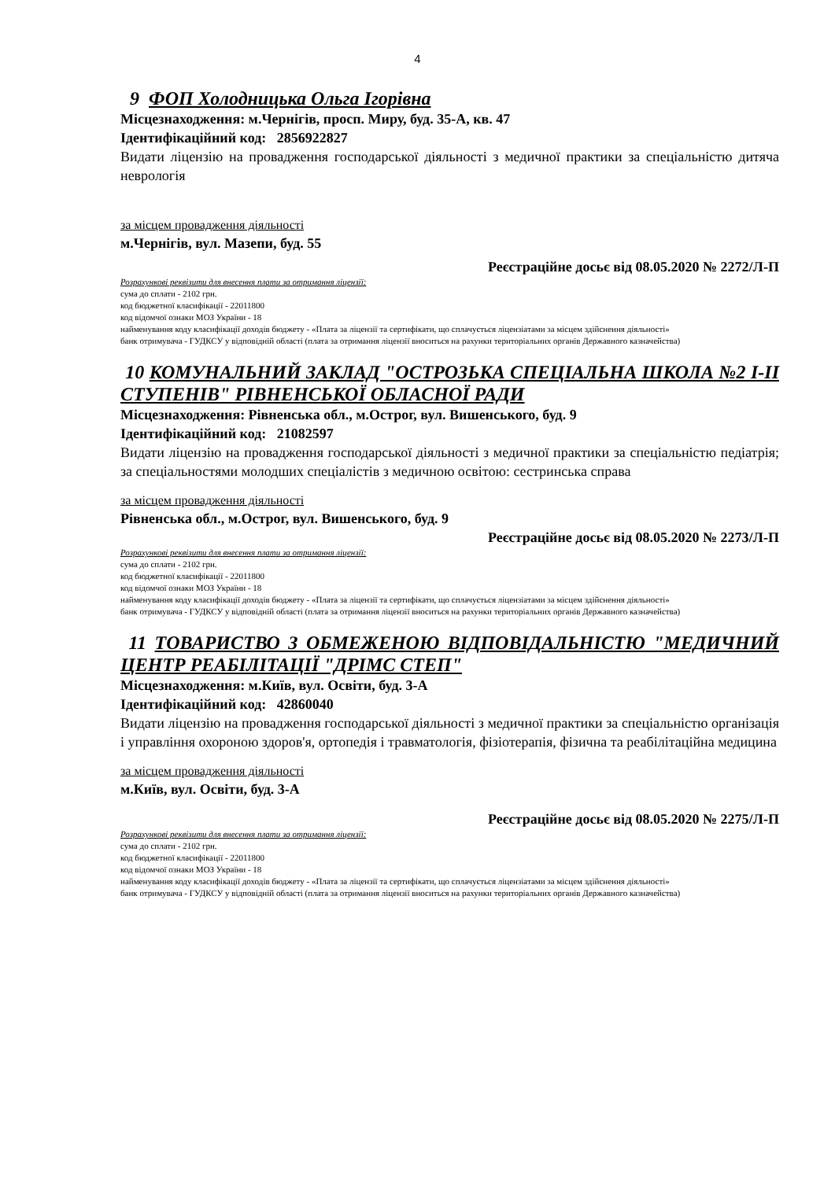4
9 ФОП Холодницька Ольга Ігорівна
Місцезнаходження: м.Чернігів, просп. Миру, буд. 35-А, кв. 47
Ідентифікаційний код: 2856922827
Видати ліцензію на провадження господарської діяльності з медичної практики за спеціальністю дитяча неврологія
за місцем провадження діяльності
м.Чернігів, вул. Мазепи, буд. 55
Реєстраційне досьє від 08.05.2020 № 2272/Л-П
Розрахункові реквізити для внесення плати за отримання ліцензії:
сума до сплати - 2102 грн.
код бюджетної класифікації - 22011800
код відомчої ознаки МОЗ України - 18
найменування коду класифікації доходів бюджету - «Плата за ліцензії та сертифікати, що сплачується ліцензіатами за місцем здійснення діяльності»
банк отримувача - ГУДКСУ у відповідній області (плата за отримання ліцензії вноситься на рахунки територіальних органів Державного казначейства)
10 КОМУНАЛЬНИЙ ЗАКЛАД "ОСТРОЗЬКА СПЕЦІАЛЬНА ШКОЛА №2 І-ІІ СТУПЕНІВ" РІВНЕНСЬКОЇ ОБЛАСНОЇ РАДИ
Місцезнаходження: Рівненська обл., м.Острог, вул. Вишенського, буд. 9
Ідентифікаційний код: 21082597
Видати ліцензію на провадження господарської діяльності з медичної практики за спеціальністю педіатрія; за спеціальностями молодших спеціалістів з медичною освітою: сестринська справа
за місцем провадження діяльності
Рівненська обл., м.Острог, вул. Вишенського, буд. 9
Реєстраційне досьє від 08.05.2020 № 2273/Л-П
Розрахункові реквізити для внесення плати за отримання ліцензії:
сума до сплати - 2102 грн.
код бюджетної класифікації - 22011800
код відомчої ознаки МОЗ України - 18
найменування коду класифікації доходів бюджету - «Плата за ліцензії та сертифікати, що сплачується ліцензіатами за місцем здійснення діяльності»
банк отримувача - ГУДКСУ у відповідній області (плата за отримання ліцензії вноситься на рахунки територіальних органів Державного казначейства)
11 ТОВАРИСТВО З ОБМЕЖЕНОЮ ВІДПОВІДАЛЬНІСТЮ "МЕДИЧНИЙ ЦЕНТР РЕАБІЛІТАЦІЇ "ДРІМС СТЕП"
Місцезнаходження: м.Київ, вул. Освіти, буд. 3-А
Ідентифікаційний код: 42860040
Видати ліцензію на провадження господарської діяльності з медичної практики за спеціальністю організація і управління охороною здоров'я, ортопедія і травматологія, фізіотерапія, фізична та реабілітаційна медицина
за місцем провадження діяльності
м.Київ, вул. Освіти, буд. 3-А
Реєстраційне досьє від 08.05.2020 № 2275/Л-П
Розрахункові реквізити для внесення плати за отримання ліцензії:
сума до сплати - 2102 грн.
код бюджетної класифікації - 22011800
код відомчої ознаки МОЗ України - 18
найменування коду класифікації доходів бюджету - «Плата за ліцензії та сертифікати, що сплачується ліцензіатами за місцем здійснення діяльності»
банк отримувача - ГУДКСУ у відповідній області (плата за отримання ліцензії вноситься на рахунки територіальних органів Державного казначейства)